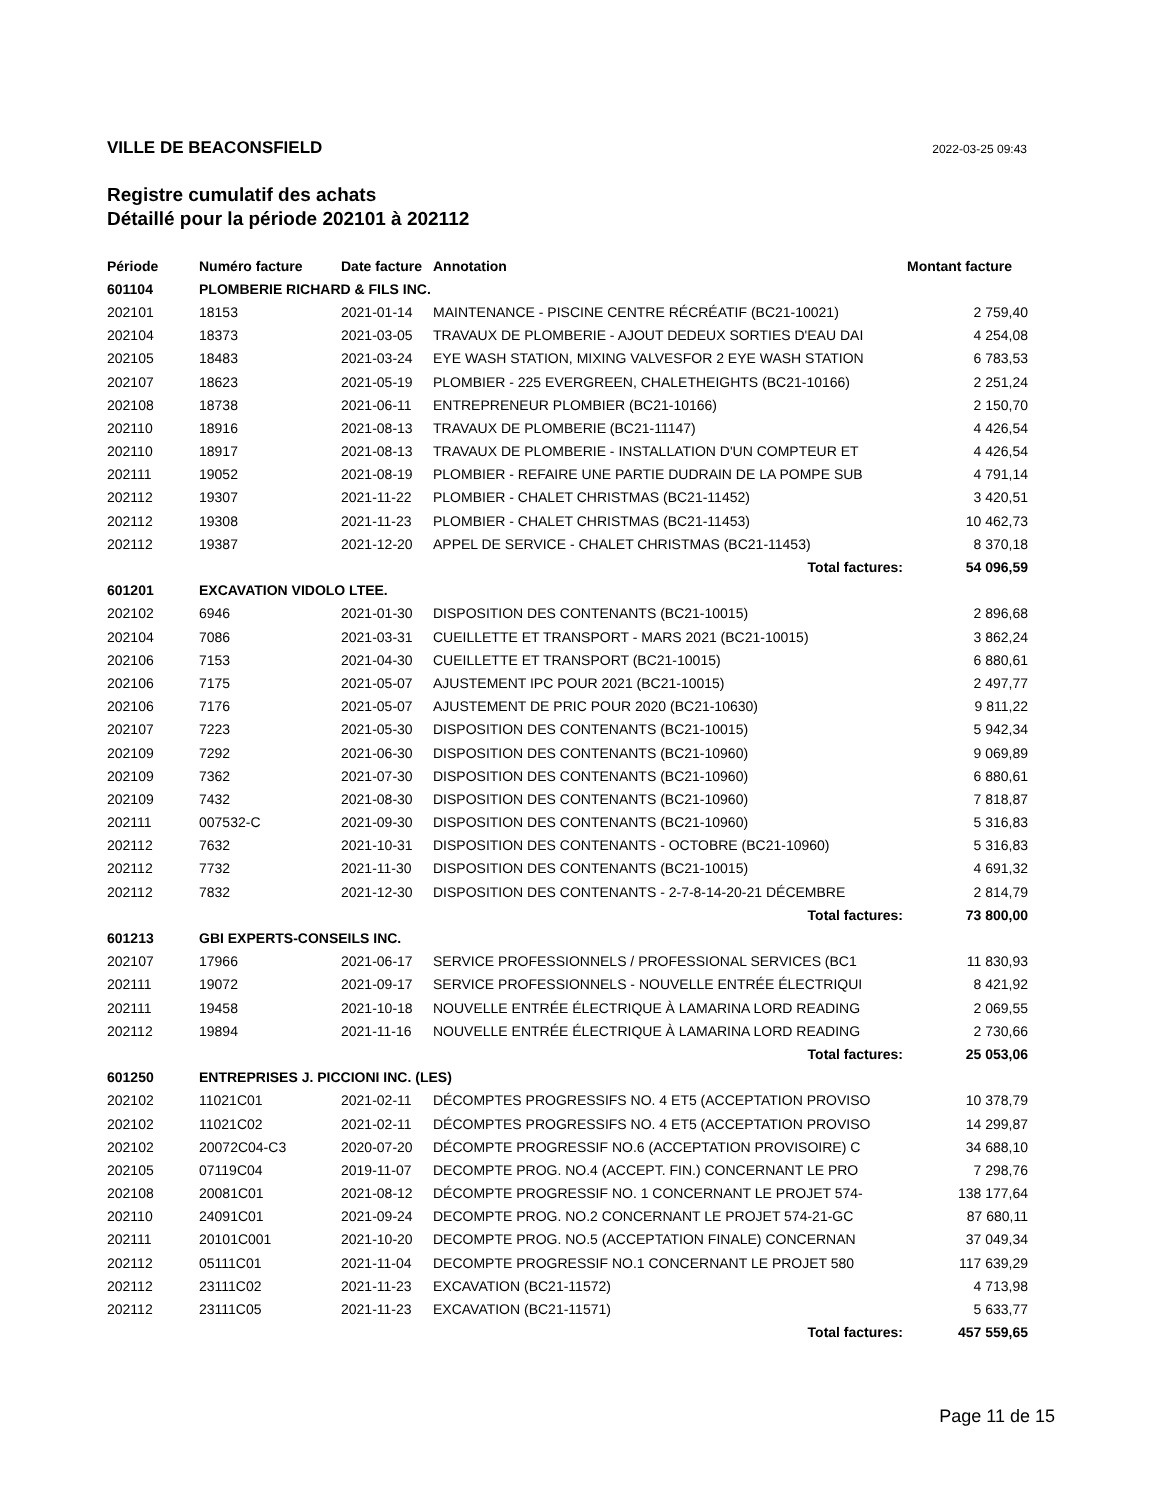VILLE DE BEACONSFIELD 2022-03-25 09:43
Registre cumulatif des achats
Détaillé pour la période 202101 à 202112
| Période | Numéro facture | Date facture | Annotation | Montant facture |
| --- | --- | --- | --- | --- |
| 601104 | PLOMBERIE RICHARD & FILS INC. | | | |
| 202101 | 18153 | 2021-01-14 | MAINTENANCE - PISCINE CENTRE RÉCRÉATIF (BC21-10021) | 2 759,40 |
| 202104 | 18373 | 2021-03-05 | TRAVAUX DE PLOMBERIE - AJOUT DEDEUX SORTIES D'EAU DAI | 4 254,08 |
| 202105 | 18483 | 2021-03-24 | EYE WASH STATION, MIXING VALVESFOR 2 EYE WASH STATION | 6 783,53 |
| 202107 | 18623 | 2021-05-19 | PLOMBIER - 225 EVERGREEN, CHALETHEIGHTS (BC21-10166) | 2 251,24 |
| 202108 | 18738 | 2021-06-11 | ENTREPRENEUR PLOMBIER (BC21-10166) | 2 150,70 |
| 202110 | 18916 | 2021-08-13 | TRAVAUX DE PLOMBERIE (BC21-11147) | 4 426,54 |
| 202110 | 18917 | 2021-08-13 | TRAVAUX DE PLOMBERIE - INSTALLATION D'UN COMPTEUR ET | 4 426,54 |
| 202111 | 19052 | 2021-08-19 | PLOMBIER - REFAIRE UNE PARTIE DUDRAIN DE LA POMPE SUB | 4 791,14 |
| 202112 | 19307 | 2021-11-22 | PLOMBIER - CHALET CHRISTMAS (BC21-11452) | 3 420,51 |
| 202112 | 19308 | 2021-11-23 | PLOMBIER - CHALET CHRISTMAS (BC21-11453) | 10 462,73 |
| 202112 | 19387 | 2021-12-20 | APPEL DE SERVICE - CHALET CHRISTMAS (BC21-11453) | 8 370,18 |
| | | | Total factures: | 54 096,59 |
| 601201 | EXCAVATION VIDOLO LTEE. | | | |
| 202102 | 6946 | 2021-01-30 | DISPOSITION DES CONTENANTS (BC21-10015) | 2 896,68 |
| 202104 | 7086 | 2021-03-31 | CUEILLETTE ET TRANSPORT - MARS 2021 (BC21-10015) | 3 862,24 |
| 202106 | 7153 | 2021-04-30 | CUEILLETTE ET TRANSPORT (BC21-10015) | 6 880,61 |
| 202106 | 7175 | 2021-05-07 | AJUSTEMENT IPC POUR 2021 (BC21-10015) | 2 497,77 |
| 202106 | 7176 | 2021-05-07 | AJUSTEMENT DE PRIC POUR 2020 (BC21-10630) | 9 811,22 |
| 202107 | 7223 | 2021-05-30 | DISPOSITION DES CONTENANTS (BC21-10015) | 5 942,34 |
| 202109 | 7292 | 2021-06-30 | DISPOSITION DES CONTENANTS (BC21-10960) | 9 069,89 |
| 202109 | 7362 | 2021-07-30 | DISPOSITION DES CONTENANTS (BC21-10960) | 6 880,61 |
| 202109 | 7432 | 2021-08-30 | DISPOSITION DES CONTENANTS (BC21-10960) | 7 818,87 |
| 202111 | 007532-C | 2021-09-30 | DISPOSITION DES CONTENANTS (BC21-10960) | 5 316,83 |
| 202112 | 7632 | 2021-10-31 | DISPOSITION DES CONTENANTS - OCTOBRE (BC21-10960) | 5 316,83 |
| 202112 | 7732 | 2021-11-30 | DISPOSITION DES CONTENANTS (BC21-10015) | 4 691,32 |
| 202112 | 7832 | 2021-12-30 | DISPOSITION DES CONTENANTS - 2-7-8-14-20-21 DÉCEMBRE | 2 814,79 |
| | | | Total factures: | 73 800,00 |
| 601213 | GBI EXPERTS-CONSEILS INC. | | | |
| 202107 | 17966 | 2021-06-17 | SERVICE PROFESSIONNELS / PROFESSIONAL SERVICES (BC1 | 11 830,93 |
| 202111 | 19072 | 2021-09-17 | SERVICE PROFESSIONNELS - NOUVELLE ENTRÉE ÉLECTRIQUI | 8 421,92 |
| 202111 | 19458 | 2021-10-18 | NOUVELLE ENTRÉE ÉLECTRIQUE À LAMARINA LORD READING | 2 069,55 |
| 202112 | 19894 | 2021-11-16 | NOUVELLE ENTRÉE ÉLECTRIQUE À LAMARINA LORD READING | 2 730,66 |
| | | | Total factures: | 25 053,06 |
| 601250 | ENTREPRISES J. PICCIONI INC. (LES) | | | |
| 202102 | 11021C01 | 2021-02-11 | DÉCOMPTES PROGRESSIFS NO. 4 ET5 (ACCEPTATION PROVISO | 10 378,79 |
| 202102 | 11021C02 | 2021-02-11 | DÉCOMPTES PROGRESSIFS NO. 4 ET5 (ACCEPTATION PROVISO | 14 299,87 |
| 202102 | 20072C04-C3 | 2020-07-20 | DÉCOMPTE PROGRESSIF NO.6 (ACCEPTATION PROVISOIRE) C | 34 688,10 |
| 202105 | 07119C04 | 2019-11-07 | DECOMPTE PROG. NO.4 (ACCEPT. FIN.) CONCERNANT LE PRO | 7 298,76 |
| 202108 | 20081C01 | 2021-08-12 | DÉCOMPTE PROGRESSIF NO. 1 CONCERNANT LE PROJET 574- | 138 177,64 |
| 202110 | 24091C01 | 2021-09-24 | DECOMPTE PROG. NO.2 CONCERNANT LE PROJET 574-21-GC | 87 680,11 |
| 202111 | 20101C001 | 2021-10-20 | DECOMPTE PROG. NO.5 (ACCEPTATION FINALE) CONCERNAN | 37 049,34 |
| 202112 | 05111C01 | 2021-11-04 | DECOMPTE PROGRESSIF NO.1 CONCERNANT LE PROJET 580 | 117 639,29 |
| 202112 | 23111C02 | 2021-11-23 | EXCAVATION (BC21-11572) | 4 713,98 |
| 202112 | 23111C05 | 2021-11-23 | EXCAVATION (BC21-11571) | 5 633,77 |
| | | | Total factures: | 457 559,65 |
Page 11 de 15